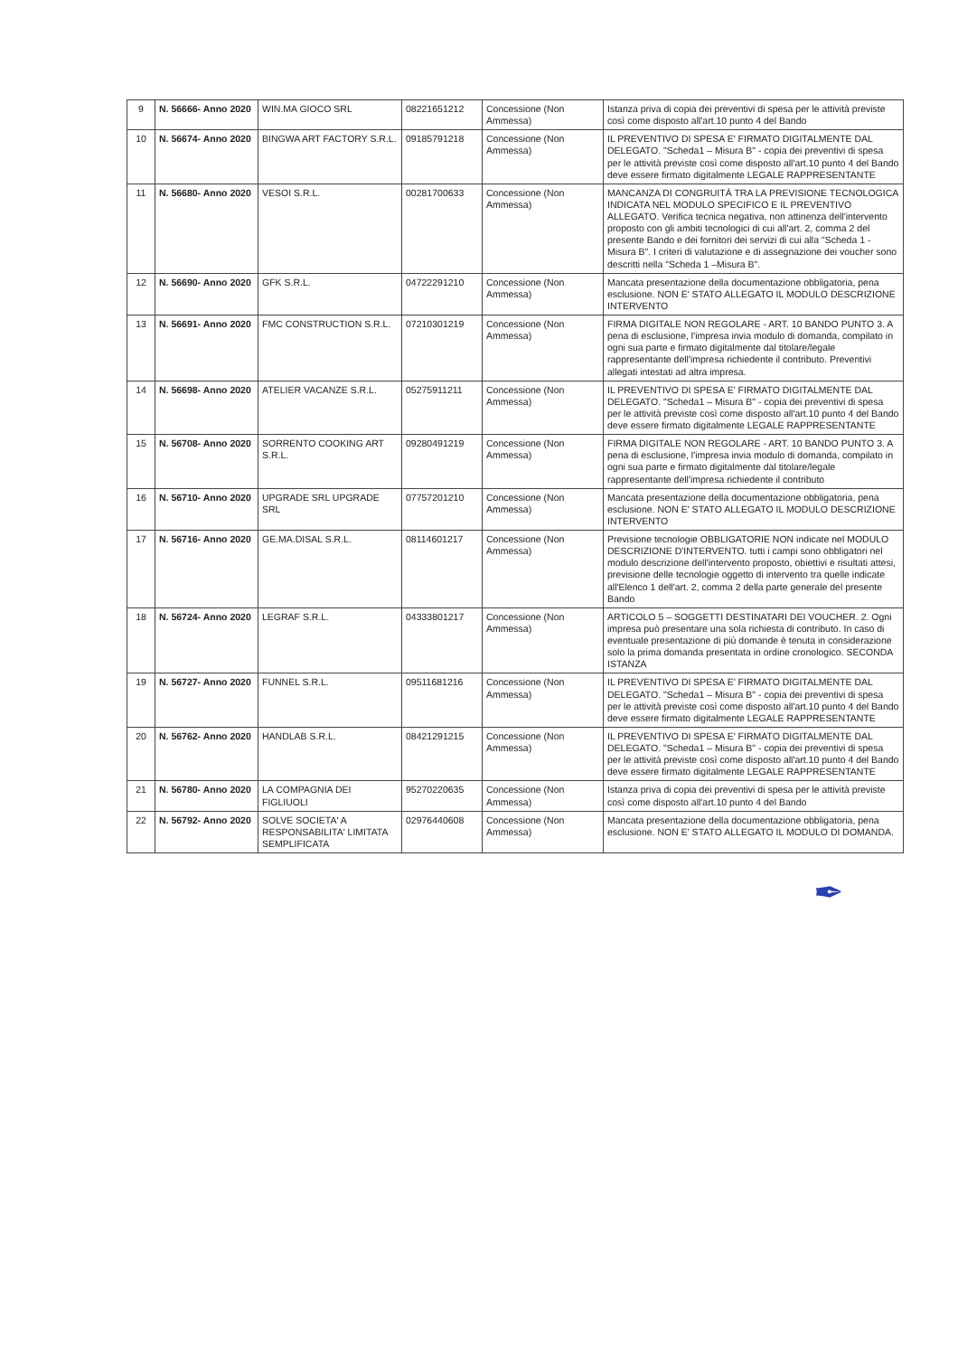| 9 | N. 56666- Anno 2020 | WIN.MA GIOCO SRL | 08221651212 | Concessione (Non Ammessa) | Istanza priva di copia dei preventivi di spesa per le attività previste così come disposto all'art.10 punto 4 del Bando |
| 10 | N. 56674- Anno 2020 | BINGWA ART FACTORY S.R.L. | 09185791218 | Concessione (Non Ammessa) | IL PREVENTIVO DI SPESA E' FIRMATO DIGITALMENTE DAL DELEGATO. "Scheda1 – Misura B" - copia dei preventivi di spesa per le attività previste così come disposto all'art.10 punto 4 del Bando deve essere firmato digitalmente LEGALE RAPPRESENTANTE |
| 11 | N. 56680- Anno 2020 | VESOI S.R.L. | 00281700633 | Concessione (Non Ammessa) | MANCANZA DI CONGRUITÀ TRA LA PREVISIONE TECNOLOGICA INDICATA NEL MODULO SPECIFICO E IL PREVENTIVO ALLEGATO. Verifica tecnica negativa, non attinenza dell'intervento proposto con gli ambiti tecnologici di cui all'art. 2, comma 2 del presente Bando e dei fornitori dei servizi di cui alla "Scheda 1 - Misura B". I criteri di valutazione e di assegnazione dei voucher sono descritti nella "Scheda 1 –Misura B". |
| 12 | N. 56690- Anno 2020 | GFK S.R.L. | 04722291210 | Concessione (Non Ammessa) | Mancata presentazione della documentazione obbligatoria, pena esclusione. NON E' STATO ALLEGATO IL MODULO DESCRIZIONE INTERVENTO |
| 13 | N. 56691- Anno 2020 | FMC CONSTRUCTION S.R.L. | 07210301219 | Concessione (Non Ammessa) | FIRMA DIGITALE NON REGOLARE - ART. 10 BANDO PUNTO 3. A pena di esclusione, l'impresa invia modulo di domanda, compilato in ogni sua parte e firmato digitalmente dal titolare/legale rappresentante dell'impresa richiedente il contributo. Preventivi allegati intestati ad altra impresa. |
| 14 | N. 56698- Anno 2020 | ATELIER VACANZE S.R.L. | 05275911211 | Concessione (Non Ammessa) | IL PREVENTIVO DI SPESA E' FIRMATO DIGITALMENTE DAL DELEGATO. "Scheda1 – Misura B" - copia dei preventivi di spesa per le attività previste così come disposto all'art.10 punto 4 del Bando deve essere firmato digitalmente LEGALE RAPPRESENTANTE |
| 15 | N. 56708- Anno 2020 | SORRENTO COOKING ART S.R.L. | 09280491219 | Concessione (Non Ammessa) | FIRMA DIGITALE NON REGOLARE - ART. 10 BANDO PUNTO 3. A pena di esclusione, l'impresa invia modulo di domanda, compilato in ogni sua parte e firmato digitalmente dal titolare/legale rappresentante dell'impresa richiedente il contributo |
| 16 | N. 56710- Anno 2020 | UPGRADE SRL UPGRADE SRL | 07757201210 | Concessione (Non Ammessa) | Mancata presentazione della documentazione obbligatoria, pena esclusione. NON E' STATO ALLEGATO IL MODULO DESCRIZIONE INTERVENTO |
| 17 | N. 56716- Anno 2020 | GE.MA.DISAL S.R.L. | 08114601217 | Concessione (Non Ammessa) | Previsione tecnologie OBBLIGATORIE NON indicate nel MODULO DESCRIZIONE D'INTERVENTO. tutti i campi sono obbligatori nel modulo descrizione dell'intervento proposto, obiettivi e risultati attesi, previsione delle tecnologie oggetto di intervento tra quelle indicate all'Elenco 1 dell'art. 2, comma 2 della parte generale del presente Bando |
| 18 | N. 56724- Anno 2020 | LEGRAF S.R.L. | 04333801217 | Concessione (Non Ammessa) | ARTICOLO 5 – SOGGETTI DESTINATARI DEI VOUCHER. 2. Ogni impresa può presentare una sola richiesta di contributo. In caso di eventuale presentazione di più domande è tenuta in considerazione solo la prima domanda presentata in ordine cronologico. SECONDA ISTANZA |
| 19 | N. 56727- Anno 2020 | FUNNEL S.R.L. | 09511681216 | Concessione (Non Ammessa) | IL PREVENTIVO DI SPESA E' FIRMATO DIGITALMENTE DAL DELEGATO. "Scheda1 – Misura B" - copia dei preventivi di spesa per le attività previste così come disposto all'art.10 punto 4 del Bando deve essere firmato digitalmente LEGALE RAPPRESENTANTE |
| 20 | N. 56762- Anno 2020 | HANDLAB S.R.L. | 08421291215 | Concessione (Non Ammessa) | IL PREVENTIVO DI SPESA E' FIRMATO DIGITALMENTE DAL DELEGATO. "Scheda1 – Misura B" - copia dei preventivi di spesa per le attività previste così come disposto all'art.10 punto 4 del Bando deve essere firmato digitalmente LEGALE RAPPRESENTANTE |
| 21 | N. 56780- Anno 2020 | LA COMPAGNIA DEI FIGLIUOLI | 95270220635 | Concessione (Non Ammessa) | Istanza priva di copia dei preventivi di spesa per le attività previste così come disposto all'art.10 punto 4 del Bando |
| 22 | N. 56792- Anno 2020 | SOLVE SOCIETA' A RESPONSABILITA' LIMITATA SEMPLIFICATA | 02976440608 | Concessione (Non Ammessa) | Mancata presentazione della documentazione obbligatoria, pena esclusione. NON E' STATO ALLEGATO IL MODULO DI DOMANDA. |
✒